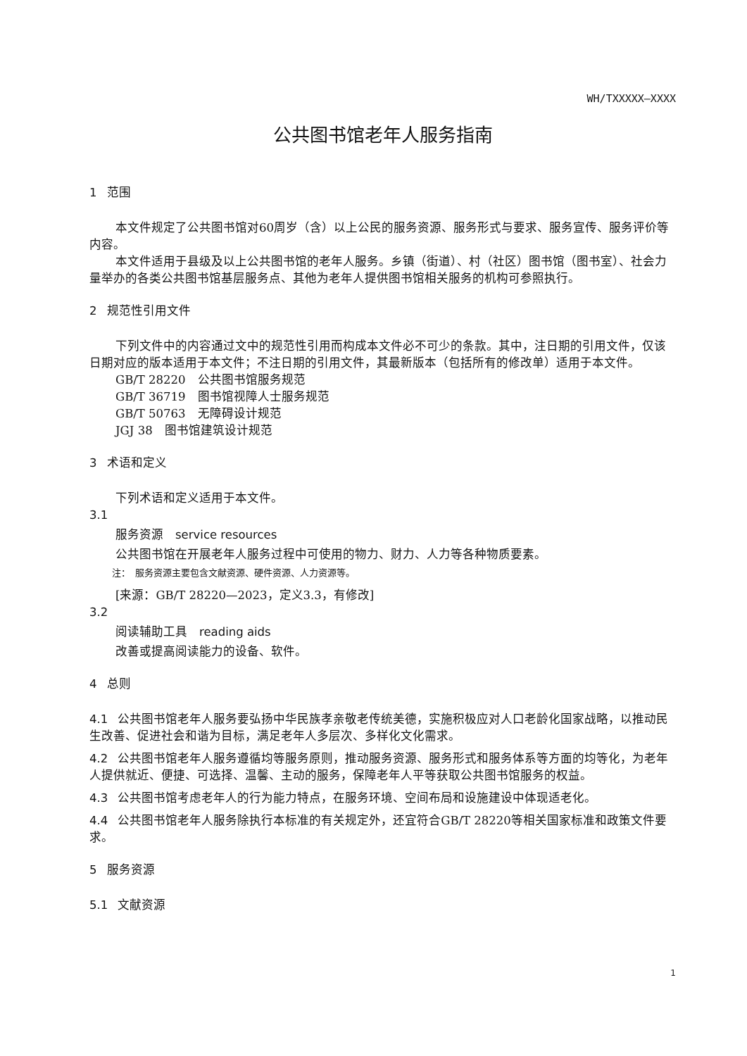WH/TXXXXX—XXXX
公共图书馆老年人服务指南
1 范围
本文件规定了公共图书馆对60周岁（含）以上公民的服务资源、服务形式与要求、服务宣传、服务评价等内容。
本文件适用于县级及以上公共图书馆的老年人服务。乡镇（街道）、村（社区）图书馆（图书室）、社会力量举办的各类公共图书馆基层服务点、其他为老年人提供图书馆相关服务的机构可参照执行。
2 规范性引用文件
下列文件中的内容通过文中的规范性引用而构成本文件必不可少的条款。其中，注日期的引用文件，仅该日期对应的版本适用于本文件；不注日期的引用文件，其最新版本（包括所有的修改单）适用于本文件。
GB/T 28220　公共图书馆服务规范
GB/T 36719　图书馆视障人士服务规范
GB/T 50763　无障碍设计规范
JGJ 38　图书馆建筑设计规范
3 术语和定义
下列术语和定义适用于本文件。
3.1
服务资源　service resources
公共图书馆在开展老年人服务过程中可使用的物力、财力、人力等各种物质要素。
注：　服务资源主要包含文献资源、硬件资源、人力资源等。
[来源：GB/T 28220—2023，定义3.3，有修改]
3.2
阅读辅助工具　reading aids
改善或提高阅读能力的设备、软件。
4 总则
4.1 公共图书馆老年人服务要弘扬中华民族孝亲敬老传统美德，实施积极应对人口老龄化国家战略，以推动民生改善、促进社会和谐为目标，满足老年人多层次、多样化文化需求。
4.2 公共图书馆老年人服务遵循均等服务原则，推动服务资源、服务形式和服务体系等方面的均等化，为老年人提供就近、便捷、可选择、温馨、主动的服务，保障老年人平等获取公共图书馆服务的权益。
4.3 公共图书馆考虑老年人的行为能力特点，在服务环境、空间布局和设施建设中体现适老化。
4.4 公共图书馆老年人服务除执行本标准的有关规定外，还宜符合GB/T 28220等相关国家标准和政策文件要求。
5 服务资源
5.1 文献资源
1